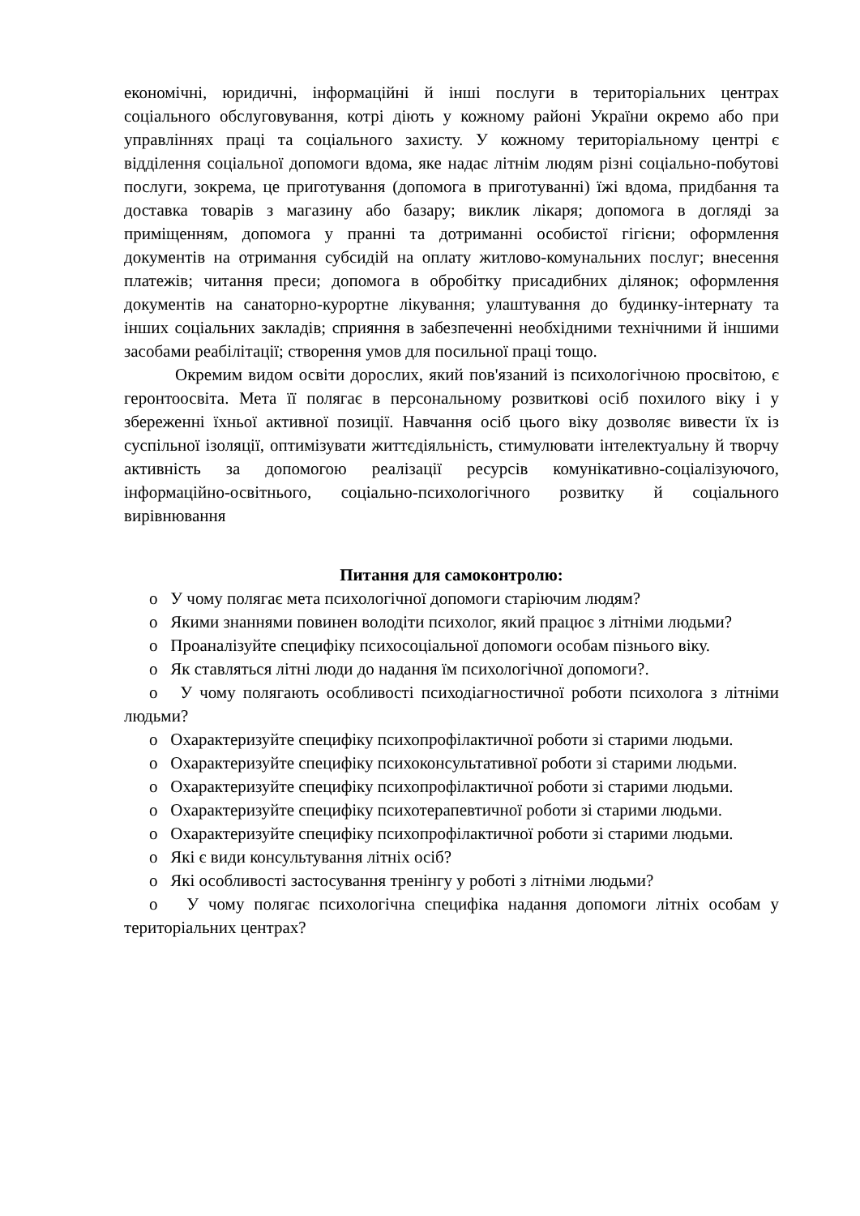економічні, юридичні, інформаційні й інші послуги в територіальних центрах соціального обслуговування, котрі діють у кожному районі України окремо або при управліннях праці та соціального захисту. У кожному територіальному центрі є відділення соціальної допомоги вдома, яке надає літнім людям різні соціально-побутові послуги, зокрема, це приготування (допомога в приготуванні) їжі вдома, придбання та доставка товарів з магазину або базару; виклик лікаря; допомога в догляді за приміщенням, допомога у пранні та дотриманні особистої гігієни; оформлення документів на отримання субсидій на оплату житлово-комунальних послуг; внесення платежів; читання преси; допомога в обробітку присадибних ділянок; оформлення документів на санаторно-курортне лікування; улаштування до будинку-інтернату та інших соціальних закладів; сприяння в забезпеченні необхідними технічними й іншими засобами реабілітації; створення умов для посильної праці тощо.
Окремим видом освіти дорослих, який пов'язаний із психологічною просвітою, є геронтоосвіта. Мета її полягає в персональному розвиткові осіб похилого віку і у збереженні їхньої активної позиції. Навчання осіб цього віку дозволяє вивести їх із суспільної ізоляції, оптимізувати життєдіяльність, стимулювати інтелектуальну й творчу активність за допомогою реалізації ресурсів комунікативно-соціалізуючого, інформаційно-освітнього, соціально-психологічного розвитку й соціального вирівнювання
Питання для самоконтролю:
o У чому полягає мета психологічної допомоги старіючим людям?
o Якими знаннями повинен володіти психолог, який працює з літніми людьми?
o Проаналізуйте специфіку психосоціальної допомоги особам пізнього віку.
o Як ставляться літні люди до надання їм психологічної допомоги?.
o У чому полягають особливості психодіагностичної роботи психолога з літніми людьми?
o Охарактеризуйте специфіку психопрофілактичної роботи зі старими людьми.
o Охарактеризуйте специфіку психоконсультативної роботи зі старими людьми.
o Охарактеризуйте специфіку психопрофілактичної роботи зі старими людьми.
o Охарактеризуйте специфіку психотерапевтичної роботи зі старими людьми.
o Охарактеризуйте специфіку психопрофілактичної роботи зі старими людьми.
o Які є види консультування літніх осіб?
o Які особливості застосування тренінгу у роботі з літніми людьми?
o У чому полягає психологічна специфіка надання допомоги літніх особам у територіальних центрах?